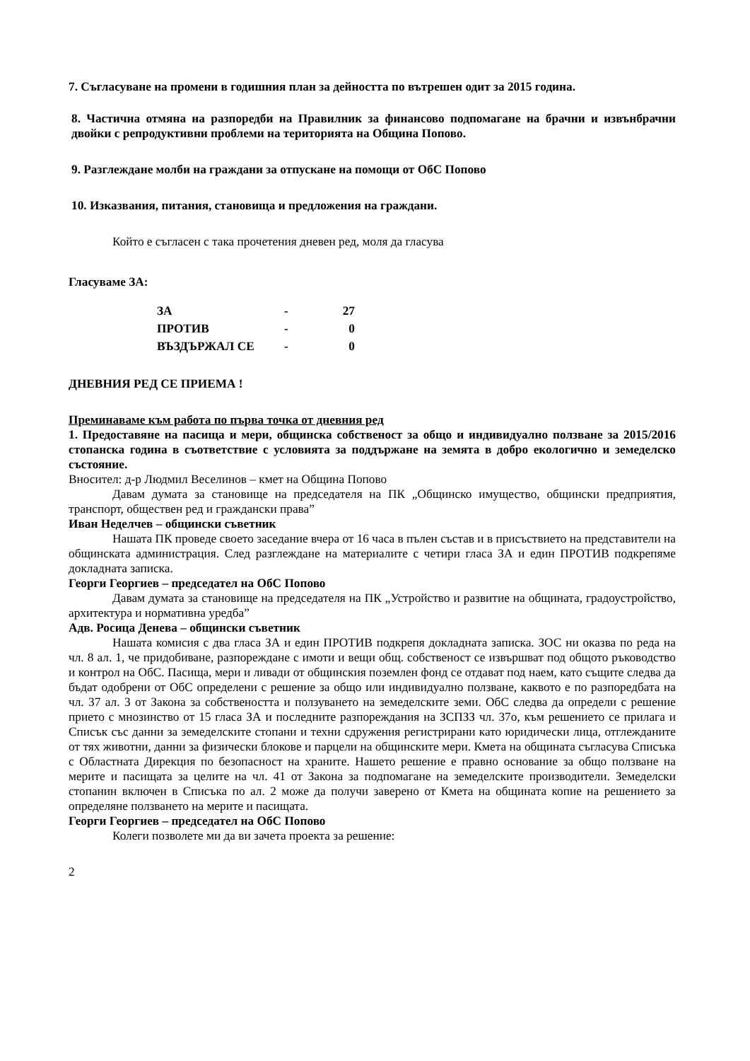7. Съгласуване на промени в годишния план за дейността по вътрешен одит за 2015 година.
8. Частична отмяна на разпоредби на Правилник за финансово подпомагане на брачни и извънбрачни двойки с репродуктивни проблеми на територията на Община Попово.
9. Разглеждане молби на граждани за отпускане на помощи от ОбС Попово
10. Изказвания, питания, становища и предложения на граждани.
Който е съгласен с така прочетения дневен ред, моля да гласува
Гласуваме ЗА:
| ЗА | - | 27 |
| ПРОТИВ | - | 0 |
| ВЪЗДЪРЖАЛ СЕ | - | 0 |
ДНЕВНИЯ РЕД СЕ ПРИЕМА !
Преминаваме към работа по първа точка от дневния ред
1. Предоставяне на пасища и мери, общинска собственост за общо и индивидуално ползване за 2015/2016 стопанска година в съответствие с условията за поддържане на земята в добро екологично и земеделско състояние.
Вносител: д-р Людмил Веселинов – кмет на Община Попово
Давам думата за становище на председателя на ПК „Общинско имущество, общински предприятия, транспорт, обществен ред и граждански права”
Иван Неделчев – общински съветник
Нашата ПК проведе своето заседание вчера от 16 часа в пълен състав и в присъствието на представители на общинската администрация. След разглеждане на материалите с четири гласа ЗА и един ПРОТИВ подкрепяме докладната записка.
Георги Георгиев – председател на ОбС Попово
Давам думата за становище на председателя на ПК „Устройство и развитие на общината, градоустройство, архитектура и нормативна уредба”
Адв. Росица Денева – общински съветник
Нашата комисия с два гласа ЗА и един ПРОТИВ подкрепя докладната записка. ЗОС ни оказва по реда на чл. 8 ал. 1, че придобиване, разпореждане с имоти и вещи общ. собственост се извършват под общото ръководство и контрол на ОбС. Пасища, мери и ливади от общинския поземлен фонд се отдават под наем, като същите следва да бъдат одобрени от ОбС определени с решение за общо или индивидуално ползване, каквото е по разпоредбата на чл. 37 ал. 3 от Закона за собствеността и ползуването на земеделските земи. ОбС следва да определи с решение прието с мнозинство от 15 гласа ЗА и последните разпореждания на ЗСПЗЗ чл. 37о, към решението се прилага и Списък със данни за земеделските стопани и техни сдружения регистрирани като юридически лица, отглежданите от тях животни, данни за физически блокове и парцели на общинските мери. Кмета на общината съгласува Списъка с Областната Дирекция по безопасност на храните. Нашето решение е правно основание за общо ползване на мерите и пасищата за целите на чл. 41 от Закона за подпомагане на земеделските производители. Земеделски стопанин включен в Списъка по ал. 2 може да получи заверено от Кмета на общината копие на решението за определяне ползването на мерите и пасищата.
Георги Георгиев – председател на ОбС Попово
Колеги позволете ми да ви зачета проекта за решение:
2